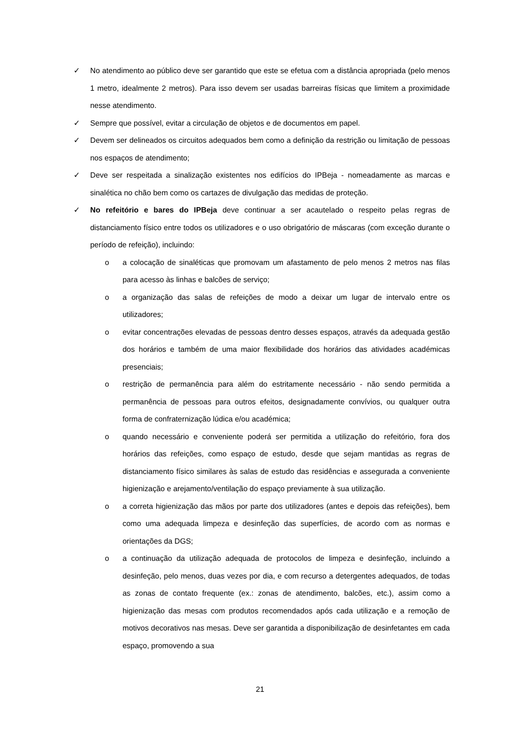✓ No atendimento ao público deve ser garantido que este se efetua com a distância apropriada (pelo menos 1 metro, idealmente 2 metros). Para isso devem ser usadas barreiras físicas que limitem a proximidade nesse atendimento.
✓ Sempre que possível, evitar a circulação de objetos e de documentos em papel.
✓ Devem ser delineados os circuitos adequados bem como a definição da restrição ou limitação de pessoas nos espaços de atendimento;
✓ Deve ser respeitada a sinalização existentes nos edifícios do IPBeja - nomeadamente as marcas e sinalética no chão bem como os cartazes de divulgação das medidas de proteção.
✓ No refeitório e bares do IPBeja deve continuar a ser acautelado o respeito pelas regras de distanciamento físico entre todos os utilizadores e o uso obrigatório de máscaras (com exceção durante o período de refeição), incluindo:
o a colocação de sinaléticas que promovam um afastamento de pelo menos 2 metros nas filas para acesso às linhas e balcões de serviço;
o a organização das salas de refeições de modo a deixar um lugar de intervalo entre os utilizadores;
o evitar concentrações elevadas de pessoas dentro desses espaços, através da adequada gestão dos horários e também de uma maior flexibilidade dos horários das atividades académicas presenciais;
o restrição de permanência para além do estritamente necessário - não sendo permitida a permanência de pessoas para outros efeitos, designadamente convívios, ou qualquer outra forma de confraternização lúdica e/ou académica;
o quando necessário e conveniente poderá ser permitida a utilização do refeitório, fora dos horários das refeições, como espaço de estudo, desde que sejam mantidas as regras de distanciamento físico similares às salas de estudo das residências e assegurada a conveniente higienização e arejamento/ventilação do espaço previamente à sua utilização.
o a correta higienização das mãos por parte dos utilizadores (antes e depois das refeições), bem como uma adequada limpeza e desinfeção das superfícies, de acordo com as normas e orientações da DGS;
o a continuação da utilização adequada de protocolos de limpeza e desinfeção, incluindo a desinfeção, pelo menos, duas vezes por dia, e com recurso a detergentes adequados, de todas as zonas de contato frequente (ex.: zonas de atendimento, balcões, etc.), assim como a higienização das mesas com produtos recomendados após cada utilização e a remoção de motivos decorativos nas mesas. Deve ser garantida a disponibilização de desinfetantes em cada espaço, promovendo a sua
21